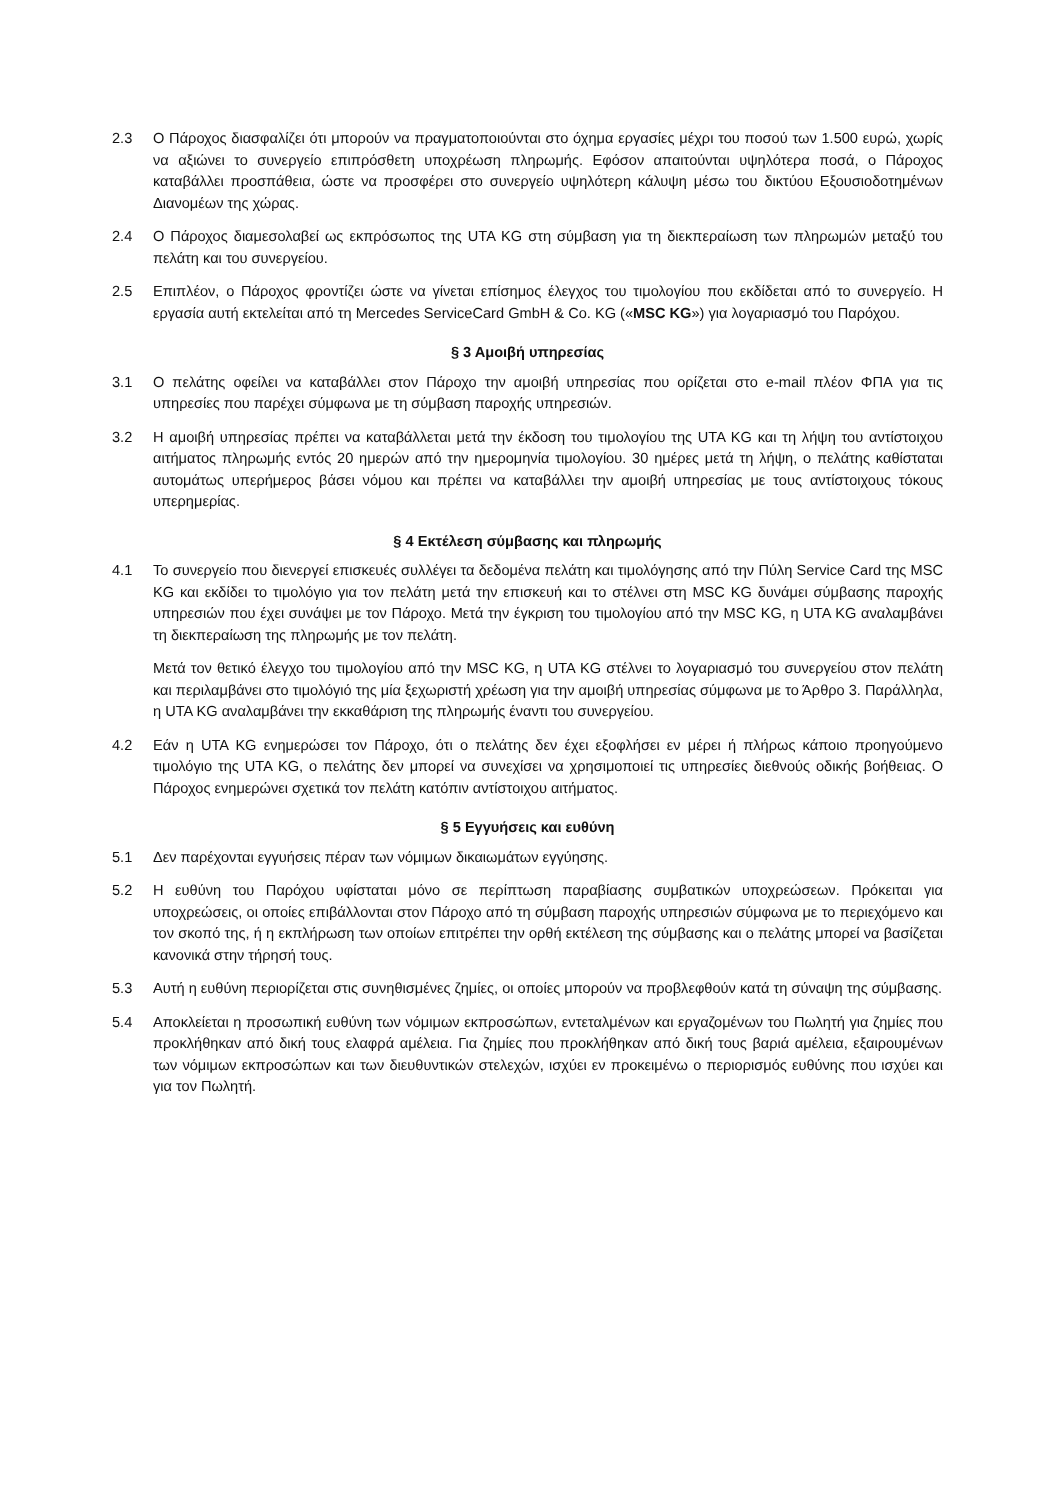2.3 Ο Πάροχος διασφαλίζει ότι μπορούν να πραγματοποιούνται στο όχημα εργασίες μέχρι του ποσού των 1.500 ευρώ, χωρίς να αξιώνει το συνεργείο επιπρόσθετη υποχρέωση πληρωμής. Εφόσον απαιτούνται υψηλότερα ποσά, ο Πάροχος καταβάλλει προσπάθεια, ώστε να προσφέρει στο συνεργείο υψηλότερη κάλυψη μέσω του δικτύου Εξουσιοδοτημένων Διανομέων της χώρας.
2.4 Ο Πάροχος διαμεσολαβεί ως εκπρόσωπος της UTA KG στη σύμβαση για τη διεκπεραίωση των πληρωμών μεταξύ του πελάτη και του συνεργείου.
2.5 Επιπλέον, ο Πάροχος φροντίζει ώστε να γίνεται επίσημος έλεγχος του τιμολογίου που εκδίδεται από το συνεργείο. Η εργασία αυτή εκτελείται από τη Mercedes ServiceCard GmbH & Co. KG («MSC KG») για λογαριασμό του Παρόχου.
§ 3 Αμοιβή υπηρεσίας
3.1 Ο πελάτης οφείλει να καταβάλλει στον Πάροχο την αμοιβή υπηρεσίας που ορίζεται στο e-mail πλέον ΦΠΑ για τις υπηρεσίες που παρέχει σύμφωνα με τη σύμβαση παροχής υπηρεσιών.
3.2 Η αμοιβή υπηρεσίας πρέπει να καταβάλλεται μετά την έκδοση του τιμολογίου της UTA KG και τη λήψη του αντίστοιχου αιτήματος πληρωμής εντός 20 ημερών από την ημερομηνία τιμολογίου. 30 ημέρες μετά τη λήψη, ο πελάτης καθίσταται αυτομάτως υπερήμερος βάσει νόμου και πρέπει να καταβάλλει την αμοιβή υπηρεσίας με τους αντίστοιχους τόκους υπερημερίας.
§ 4 Εκτέλεση σύμβασης και πληρωμής
4.1 Το συνεργείο που διενεργεί επισκευές συλλέγει τα δεδομένα πελάτη και τιμολόγησης από την Πύλη Service Card της MSC KG και εκδίδει το τιμολόγιο για τον πελάτη μετά την επισκευή και το στέλνει στη MSC KG δυνάμει σύμβασης παροχής υπηρεσιών που έχει συνάψει με τον Πάροχο. Μετά την έγκριση του τιμολογίου από την MSC KG, η UTA KG αναλαμβάνει τη διεκπεραίωση της πληρωμής με τον πελάτη.
Μετά τον θετικό έλεγχο του τιμολογίου από την MSC KG, η UTA KG στέλνει το λογαριασμό του συνεργείου στον πελάτη και περιλαμβάνει στο τιμολόγιό της μία ξεχωριστή χρέωση για την αμοιβή υπηρεσίας σύμφωνα με το Άρθρο 3. Παράλληλα, η UTA KG αναλαμβάνει την εκκαθάριση της πληρωμής έναντι του συνεργείου.
4.2 Εάν η UTA KG ενημερώσει τον Πάροχο, ότι ο πελάτης δεν έχει εξοφλήσει εν μέρει ή πλήρως κάποιο προηγούμενο τιμολόγιο της UTA KG, ο πελάτης δεν μπορεί να συνεχίσει να χρησιμοποιεί τις υπηρεσίες διεθνούς οδικής βοήθειας. Ο Πάροχος ενημερώνει σχετικά τον πελάτη κατόπιν αντίστοιχου αιτήματος.
§ 5 Εγγυήσεις και ευθύνη
5.1 Δεν παρέχονται εγγυήσεις πέραν των νόμιμων δικαιωμάτων εγγύησης.
5.2 Η ευθύνη του Παρόχου υφίσταται μόνο σε περίπτωση παραβίασης συμβατικών υποχρεώσεων. Πρόκειται για υποχρεώσεις, οι οποίες επιβάλλονται στον Πάροχο από τη σύμβαση παροχής υπηρεσιών σύμφωνα με το περιεχόμενο και τον σκοπό της, ή η εκπλήρωση των οποίων επιτρέπει την ορθή εκτέλεση της σύμβασης και ο πελάτης μπορεί να βασίζεται κανονικά στην τήρησή τους.
5.3 Αυτή η ευθύνη περιορίζεται στις συνηθισμένες ζημίες, οι οποίες μπορούν να προβλεφθούν κατά τη σύναψη της σύμβασης.
5.4 Αποκλείεται η προσωπική ευθύνη των νόμιμων εκπροσώπων, εντεταλμένων και εργαζομένων του Πωλητή για ζημίες που προκλήθηκαν από δική τους ελαφρά αμέλεια. Για ζημίες που προκλήθηκαν από δική τους βαριά αμέλεια, εξαιρουμένων των νόμιμων εκπροσώπων και των διευθυντικών στελεχών, ισχύει εν προκειμένω ο περιορισμός ευθύνης που ισχύει και για τον Πωλητή.